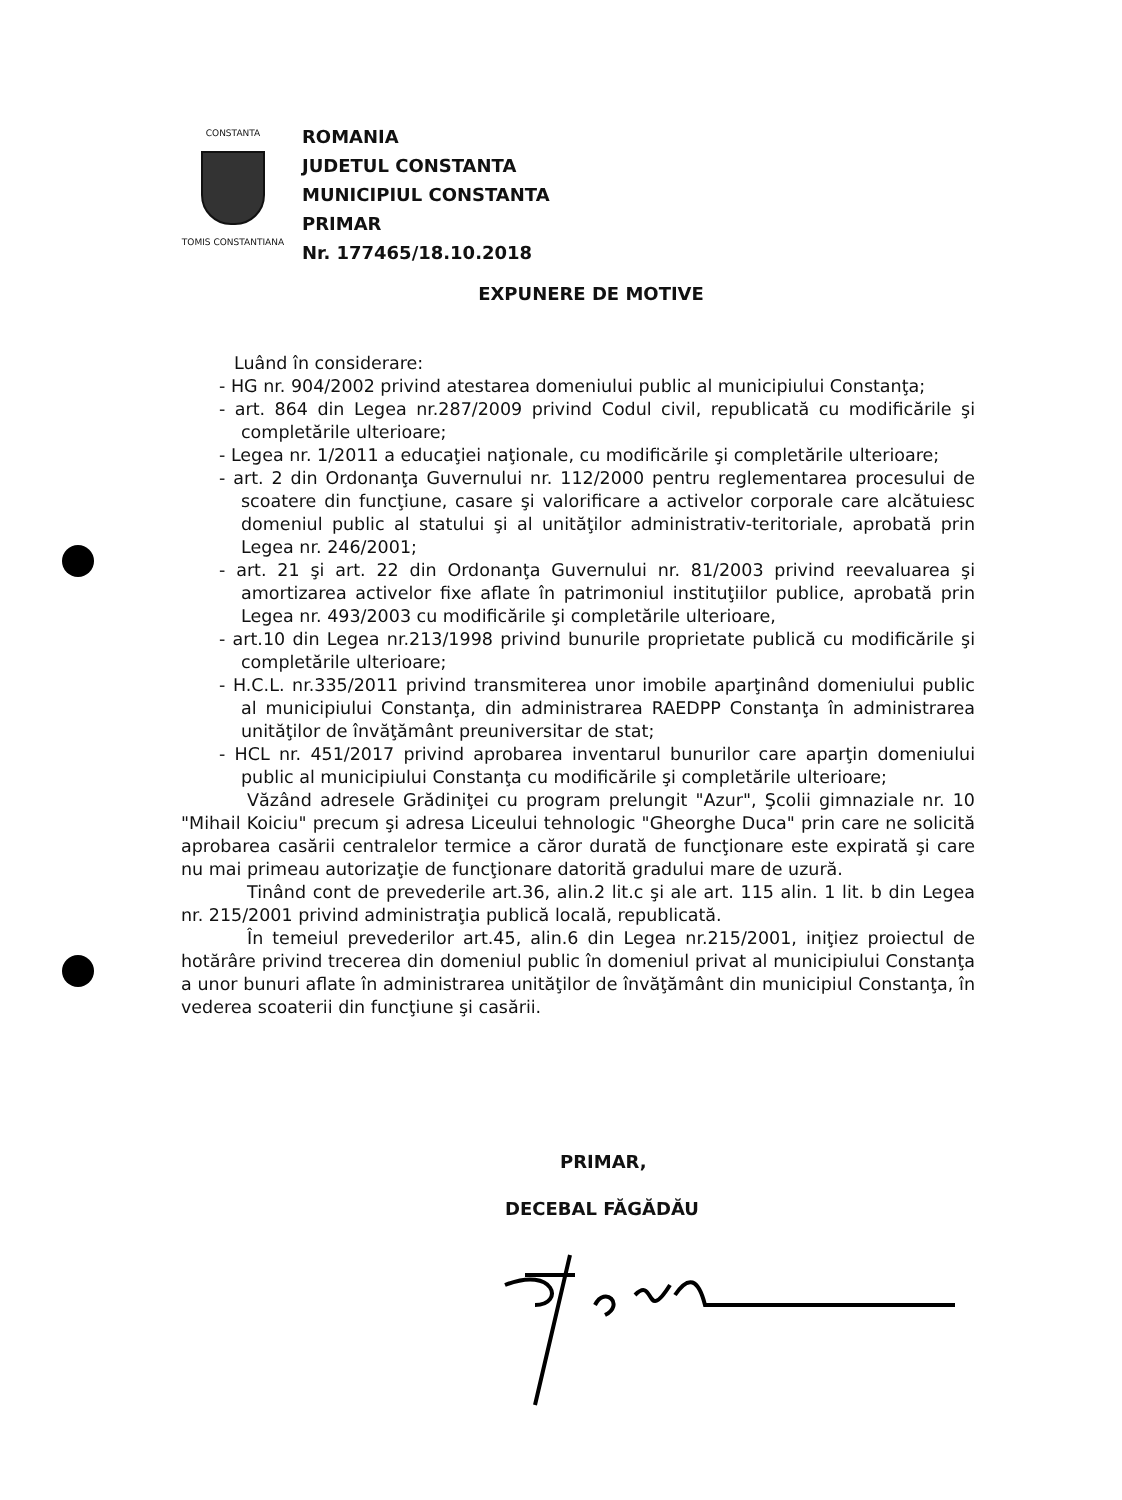CONSTANTA
TOMIS CONSTANTIANA
ROMANIA
JUDETUL CONSTANTA
MUNICIPIUL CONSTANTA
PRIMAR
Nr. 177465/18.10.2018
EXPUNERE DE MOTIVE
Luând în considerare:
- HG nr. 904/2002 privind atestarea domeniului public al municipiului Constanţa;
- art. 864 din Legea nr.287/2009 privind Codul civil, republicată cu modificările şi completările ulterioare;
- Legea nr. 1/2011 a educaţiei naţionale, cu modificările şi completările ulterioare;
- art. 2 din Ordonanţa Guvernului nr. 112/2000 pentru reglementarea procesului de scoatere din funcţiune, casare şi valorificare a activelor corporale care alcătuiesc domeniul public al statului şi al unităţilor administrativ-teritoriale, aprobată prin Legea nr. 246/2001;
- art. 21 şi art. 22 din Ordonanţa Guvernului nr. 81/2003 privind reevaluarea şi amortizarea activelor fixe aflate în patrimoniul instituţiilor publice, aprobată prin Legea nr. 493/2003 cu modificările şi completările ulterioare,
- art.10 din Legea nr.213/1998 privind bunurile proprietate publică cu modificările şi completările ulterioare;
- H.C.L. nr.335/2011 privind transmiterea unor imobile aparţinând domeniului public al municipiului Constanţa, din administrarea RAEDPP Constanţa în administrarea unităţilor de învăţământ preuniversitar de stat;
- HCL nr. 451/2017 privind aprobarea inventarul bunurilor care aparţin domeniului public al municipiului Constanţa cu modificările şi completările ulterioare;
Văzând adresele Grădiniţei cu program prelungit "Azur", Şcolii gimnaziale nr. 10 "Mihail Koiciu" precum şi adresa Liceului tehnologic "Gheorghe Duca" prin care ne solicită aprobarea casării centralelor termice a căror durată de funcţionare este expirată şi care nu mai primeau autorizaţie de funcţionare datorită gradului mare de uzură.
Tinând cont de prevederile art.36, alin.2 lit.c şi ale art. 115 alin. 1 lit. b din Legea nr. 215/2001 privind administraţia publică locală, republicată.
În temeiul prevederilor art.45, alin.6 din Legea nr.215/2001, iniţiez proiectul de hotărâre privind trecerea din domeniul public în domeniul privat al municipiului Constanţa a unor bunuri aflate în administrarea unităţilor de învăţământ din municipiul Constanţa, în vederea scoaterii din funcţiune şi casării.
PRIMAR,
DECEBAL FĂGĂDĂU